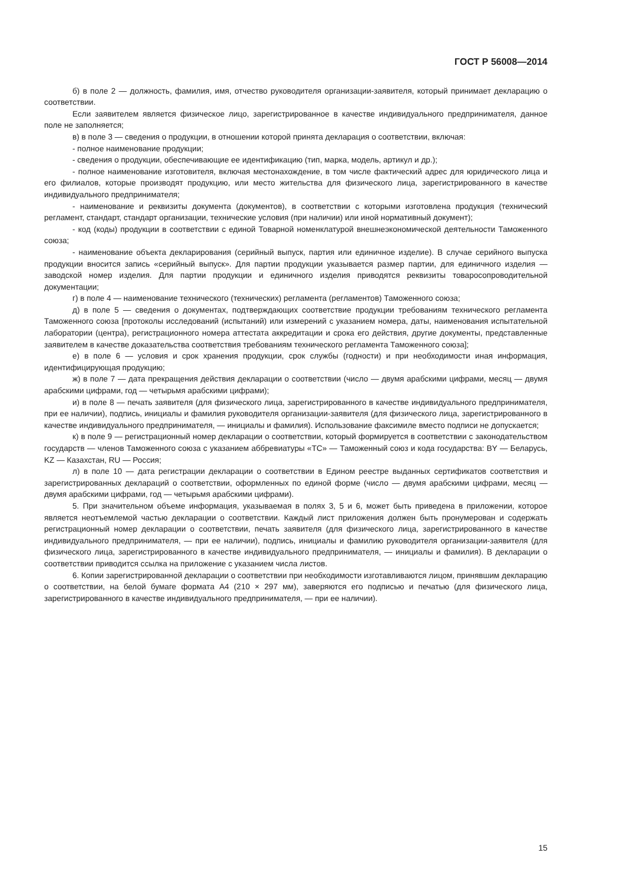ГОСТ Р 56008—2014
б) в поле 2 — должность, фамилия, имя, отчество руководителя организации-заявителя, который принимает декларацию о соответствии.
Если заявителем является физическое лицо, зарегистрированное в качестве индивидуального предпринимателя, данное поле не заполняется;
в) в поле 3 — сведения о продукции, в отношении которой принята декларация о соответствии, включая:
- полное наименование продукции;
- сведения о продукции, обеспечивающие ее идентификацию (тип, марка, модель, артикул и др.);
- полное наименование изготовителя, включая местонахождение, в том числе фактический адрес для юридического лица и его филиалов, которые производят продукцию, или место жительства для физического лица, зарегистрированного в качестве индивидуального предпринимателя;
- наименование и реквизиты документа (документов), в соответствии с которыми изготовлена продукция (технический регламент, стандарт, стандарт организации, технические условия (при наличии) или иной нормативный документ);
- код (коды) продукции в соответствии с единой Товарной номенклатурой внешнеэкономической деятельности Таможенного союза;
- наименование объекта декларирования (серийный выпуск, партия или единичное изделие). В случае серийного выпуска продукции вносится запись «серийный выпуск». Для партии продукции указывается размер партии, для единичного изделия — заводской номер изделия. Для партии продукции и единичного изделия приводятся реквизиты товаросопроводительной документации;
г) в поле 4 — наименование технического (технических) регламента (регламентов) Таможенного союза;
д) в поле 5 — сведения о документах, подтверждающих соответствие продукции требованиям технического регламента Таможенного союза [протоколы исследований (испытаний) или измерений с указанием номера, даты, наименования испытательной лаборатории (центра), регистрационного номера аттестата аккредитации и срока его действия, другие документы, представленные заявителем в качестве доказательства соответствия требованиям технического регламента Таможенного союза];
е) в поле 6 — условия и срок хранения продукции, срок службы (годности) и при необходимости иная информация, идентифицирующая продукцию;
ж) в поле 7 — дата прекращения действия декларации о соответствии (число — двумя арабскими цифрами, месяц — двумя арабскими цифрами, год — четырьмя арабскими цифрами);
и) в поле 8 — печать заявителя (для физического лица, зарегистрированного в качестве индивидуального предпринимателя, при ее наличии), подпись, инициалы и фамилия руководителя организации-заявителя (для физического лица, зарегистрированного в качестве индивидуального предпринимателя, — инициалы и фамилия). Использование факсимиле вместо подписи не допускается;
к) в поле 9 — регистрационный номер декларации о соответствии, который формируется в соответствии с законодательством государств — членов Таможенного союза с указанием аббревиатуры «ТС» — Таможенный союз и кода государства: BY — Беларусь, KZ — Казахстан, RU — Россия;
л) в поле 10 — дата регистрации декларации о соответствии в Едином реестре выданных сертификатов соответствия и зарегистрированных деклараций о соответствии, оформленных по единой форме (число — двумя арабскими цифрами, месяц — двумя арабскими цифрами, год — четырьмя арабскими цифрами).
5. При значительном объеме информация, указываемая в полях 3, 5 и 6, может быть приведена в приложении, которое является неотъемлемой частью декларации о соответствии. Каждый лист приложения должен быть пронумерован и содержать регистрационный номер декларации о соответствии, печать заявителя (для физического лица, зарегистрированного в качестве индивидуального предпринимателя, — при ее наличии), подпись, инициалы и фамилию руководителя организации-заявителя (для физического лица, зарегистрированного в качестве индивидуального предпринимателя, — инициалы и фамилия). В декларации о соответствии приводится ссылка на приложение с указанием числа листов.
6. Копии зарегистрированной декларации о соответствии при необходимости изготавливаются лицом, принявшим декларацию о соответствии, на белой бумаге формата А4 (210 × 297 мм), заверяются его подписью и печатью (для физического лица, зарегистрированного в качестве индивидуального предпринимателя, — при ее наличии).
15